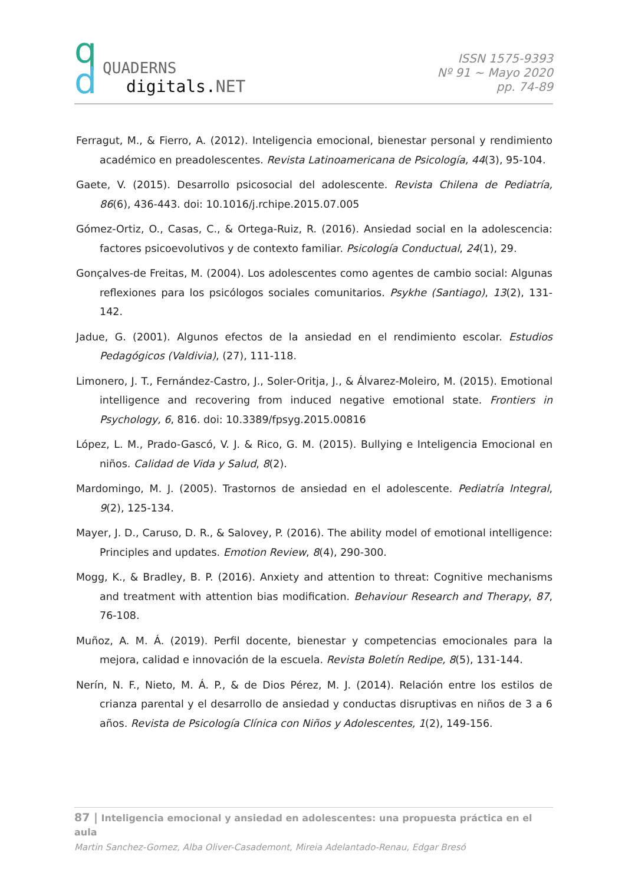q
d
QUADERNS
digitals.NET
ISSN 1575-9393
Nº 91 ~ Mayo 2020
pp. 74-89
Ferragut, M., & Fierro, A. (2012). Inteligencia emocional, bienestar personal y rendimiento académico en preadolescentes. Revista Latinoamericana de Psicología, 44(3), 95-104.
Gaete, V. (2015). Desarrollo psicosocial del adolescente. Revista Chilena de Pediatría, 86(6), 436-443. doi: 10.1016/j.rchipe.2015.07.005
Gómez-Ortiz, O., Casas, C., & Ortega-Ruiz, R. (2016). Ansiedad social en la adolescencia: factores psicoevolutivos y de contexto familiar. Psicología Conductual, 24(1), 29.
Gonçalves-de Freitas, M. (2004). Los adolescentes como agentes de cambio social: Algunas reflexiones para los psicólogos sociales comunitarios. Psykhe (Santiago), 13(2), 131-142.
Jadue, G. (2001). Algunos efectos de la ansiedad en el rendimiento escolar. Estudios Pedagógicos (Valdivia), (27), 111-118.
Limonero, J. T., Fernández-Castro, J., Soler-Oritja, J., & Álvarez-Moleiro, M. (2015). Emotional intelligence and recovering from induced negative emotional state. Frontiers in Psychology, 6, 816. doi: 10.3389/fpsyg.2015.00816
López, L. M., Prado-Gascó, V. J. & Rico, G. M. (2015). Bullying e Inteligencia Emocional en niños. Calidad de Vida y Salud, 8(2).
Mardomingo, M. J. (2005). Trastornos de ansiedad en el adolescente. Pediatría Integral, 9(2), 125-134.
Mayer, J. D., Caruso, D. R., & Salovey, P. (2016). The ability model of emotional intelligence: Principles and updates. Emotion Review, 8(4), 290-300.
Mogg, K., & Bradley, B. P. (2016). Anxiety and attention to threat: Cognitive mechanisms and treatment with attention bias modification. Behaviour Research and Therapy, 87, 76-108.
Muñoz, A. M. Á. (2019). Perfil docente, bienestar y competencias emocionales para la mejora, calidad e innovación de la escuela. Revista Boletín Redipe, 8(5), 131-144.
Nerín, N. F., Nieto, M. Á. P., & de Dios Pérez, M. J. (2014). Relación entre los estilos de crianza parental y el desarrollo de ansiedad y conductas disruptivas en niños de 3 a 6 años. Revista de Psicología Clínica con Niños y Adolescentes, 1(2), 149-156.
87 | Inteligencia emocional y ansiedad en adolescentes: una propuesta práctica en el aula
Martin Sanchez-Gomez, Alba Oliver-Casademont, Mireia Adelantado-Renau, Edgar Bresó